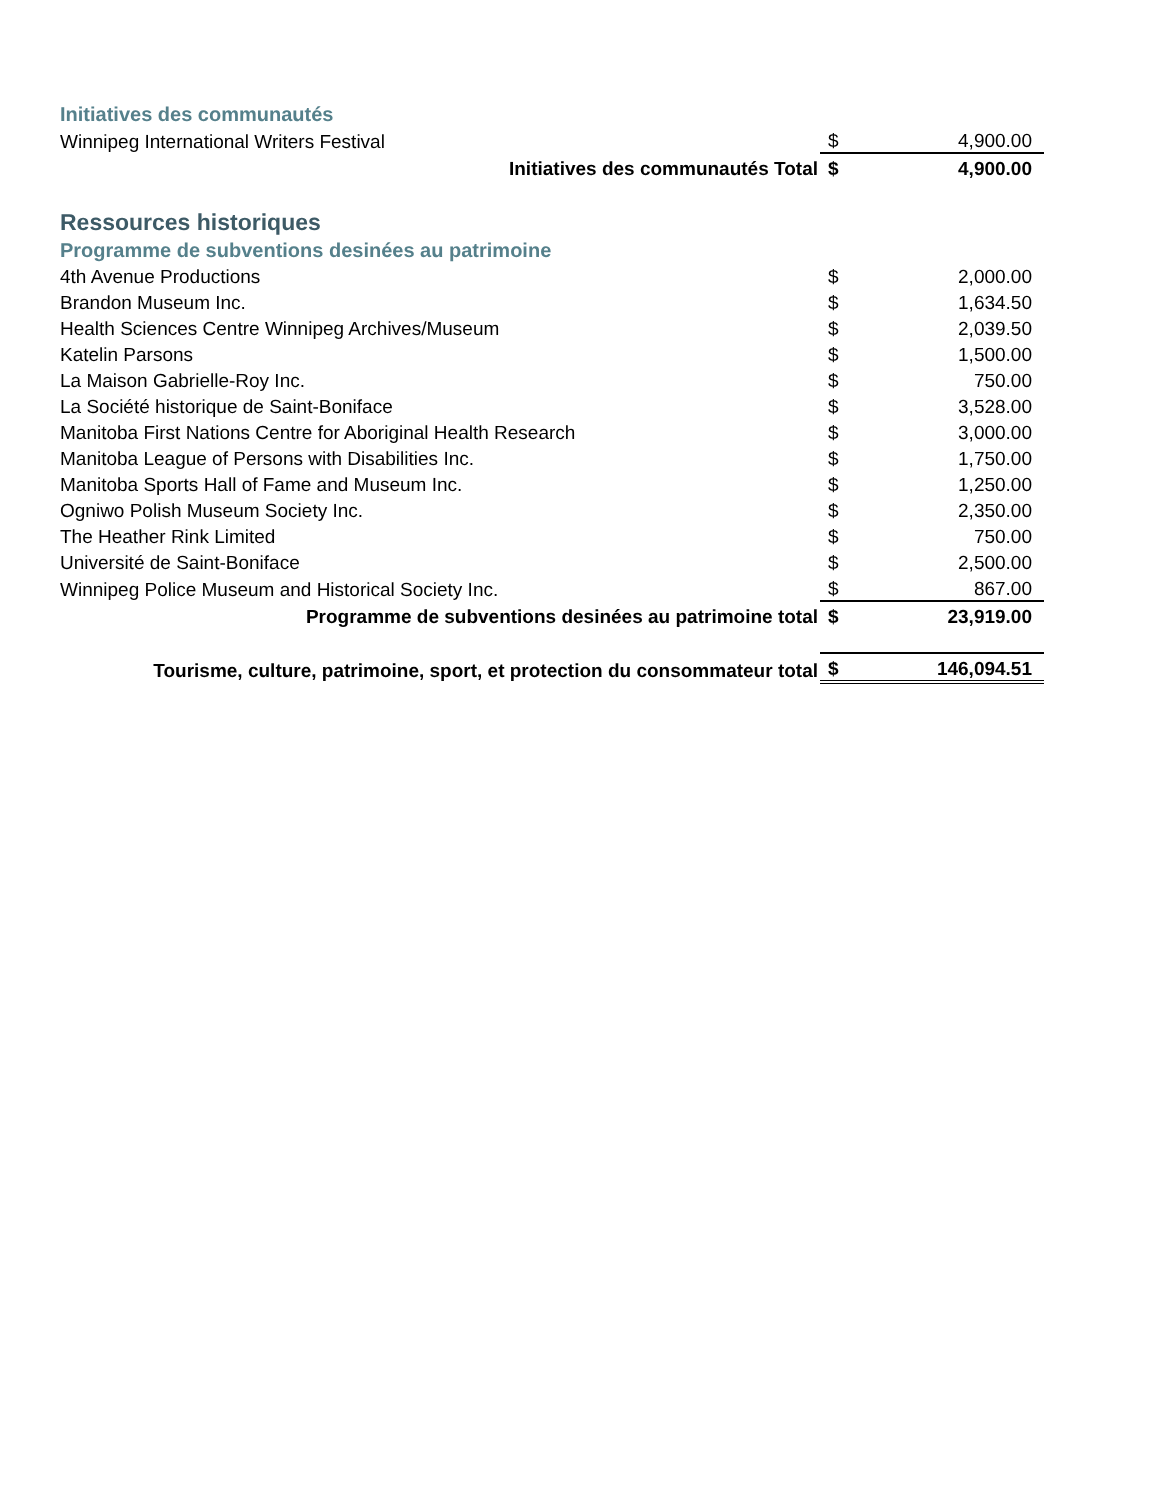| Initiatives des communautés | | |
| Winnipeg International Writers Festival | $ | 4,900.00 |
| Initiatives des communautés Total | $ | 4,900.00 |
| Ressources historiques | | |
| Programme de subventions desinées au patrimoine | | |
| 4th Avenue Productions | $ | 2,000.00 |
| Brandon Museum Inc. | $ | 1,634.50 |
| Health Sciences Centre Winnipeg Archives/Museum | $ | 2,039.50 |
| Katelin Parsons | $ | 1,500.00 |
| La Maison Gabrielle-Roy Inc. | $ | 750.00 |
| La Société historique de Saint-Boniface | $ | 3,528.00 |
| Manitoba First Nations Centre for Aboriginal Health Research | $ | 3,000.00 |
| Manitoba League of Persons with Disabilities Inc. | $ | 1,750.00 |
| Manitoba Sports Hall of Fame and Museum Inc. | $ | 1,250.00 |
| Ogniwo Polish Museum Society Inc. | $ | 2,350.00 |
| The Heather Rink Limited | $ | 750.00 |
| Université de Saint-Boniface | $ | 2,500.00 |
| Winnipeg Police Museum and Historical Society Inc. | $ | 867.00 |
| Programme de subventions desinées au patrimoine total | $ | 23,919.00 |
| Tourisme, culture, patrimoine, sport, et protection du consommateur total | $ | 146,094.51 |